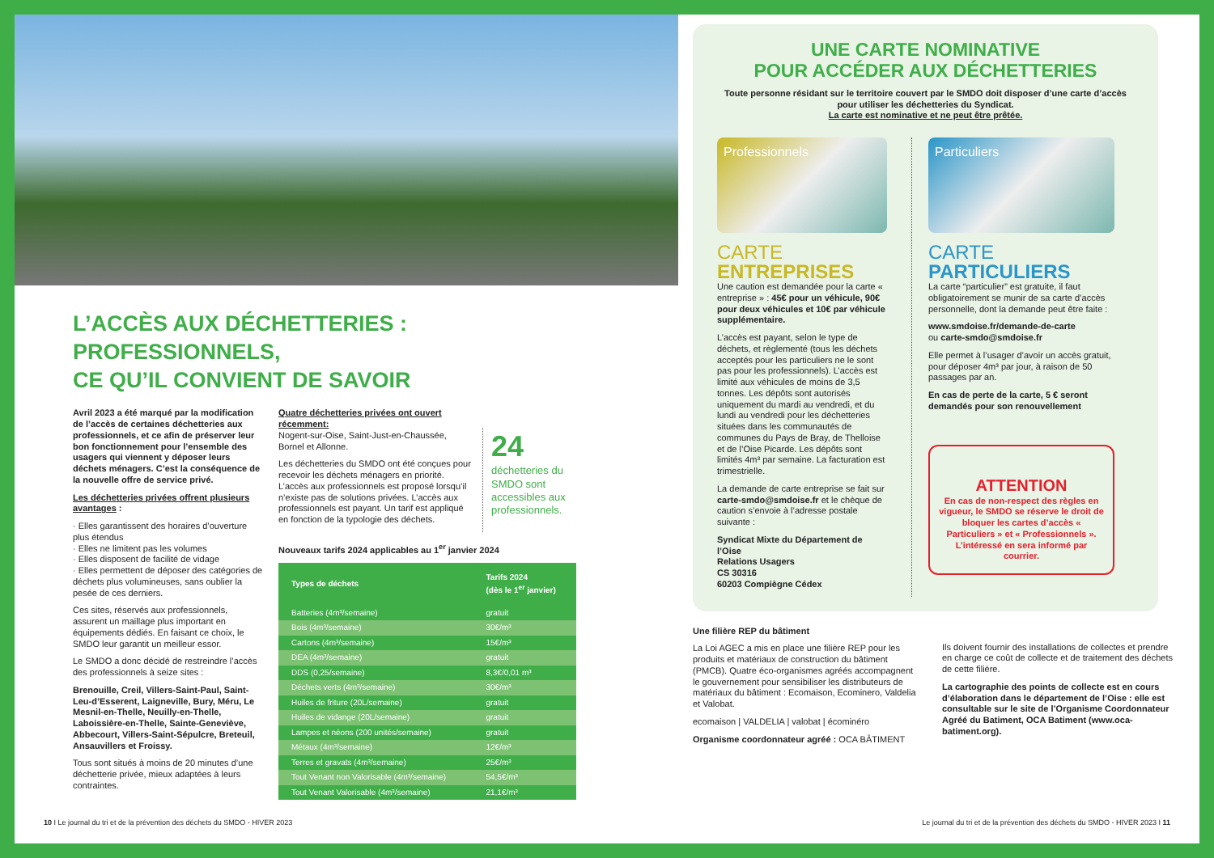L’ACCÈS AUX DÉCHETTERIES :
PROFESSIONNELS,
CE QU’IL CONVIENT DE SAVOIR
Avril 2023 a été marqué par la modification de l’accès de certaines déchetteries aux professionnels, et ce afin de préserver leur bon fonctionnement pour l’ensemble des usagers qui viennent y déposer leurs déchets ménagers. C’est la conséquence de la nouvelle offre de service privé.
Les déchetteries privées offrent plusieurs avantages :
· Elles garantissent des horaires d’ouverture plus étendus
· Elles ne limitent pas les volumes
· Elles disposent de facilité de vidage
· Elles permettent de déposer des catégories de déchets plus volumineuses, sans oublier la pesée de ces derniers.
Ces sites, réservés aux professionnels, assurent un maillage plus important en équipements dédiés. En faisant ce choix, le SMDO leur garantit un meilleur essor.
Le SMDO a donc décidé de restreindre l’accès des professionnels à seize sites :
Brenouille, Creil, Villers-Saint-Paul, Saint-Leu-d’Esserent, Laigneville, Bury, Méru, Le Mesnil-en-Thelle, Neuilly-en-Thelle, Laboissière-en-Thelle, Sainte-Geneviève, Abbecourt, Villers-Saint-Sépulcre, Breteuil, Ansauvillers et Froissy.
Tous sont situés à moins de 20 minutes d’une déchetterie privée, mieux adaptées à leurs contraintes.
Quatre déchetteries privées ont ouvert récemment:
Nogent-sur-Oise, Saint-Just-en-Chaussée, Bornel et Allonne.
Les déchetteries du SMDO ont été conçues pour recevoir les déchets ménagers en priorité. L’accès aux professionnels est proposé lorsqu’il n’existe pas de solutions privées. L’accès aux professionnels est payant. Un tarif est appliqué en fonction de la typologie des déchets.
24
déchetteries du SMDO sont accessibles aux professionnels.
Nouveaux tarifs 2024 applicables au 1<sup>er</sup> janvier 2024
| Types de déchets | Tarifs 2024 (dès le 1<sup>er</sup> janvier) |
| --- | --- |
| Batteries (4m³/semaine) | gratuit |
| Bois (4m³/semaine) | 30€/m³ |
| Cartons (4m³/semaine) | 15€/m³ |
| DEA (4m³/semaine) | gratuit |
| DDS (0,25/semaine) | 8,3€/0,01 m³ |
| Déchets verts (4m³/semaine) | 30€/m³ |
| Huiles de friture (20L/semaine) | gratuit |
| Huiles de vidange (20L/semaine) | gratuit |
| Lampes et néons (200 unités/semaine) | gratuit |
| Métaux (4m³/semaine) | 12€/m³ |
| Terres et gravats (4m³/semaine) | 25€/m³ |
| Tout Venant non Valorisable (4m³/semaine) | 54,5€/m³ |
| Tout Venant Valorisable (4m³/semaine) | 21,1€/m³ |
10 I Le journal du tri et de la prévention des déchets du SMDO - HIVER 2023
UNE CARTE NOMINATIVE
POUR ACCÉDER AUX DÉCHETTERIES
Toute personne résidant sur le territoire couvert par le SMDO doit disposer d’une carte d’accès pour utiliser les déchetteries du Syndicat.
La carte est nominative et ne peut être prêtée.
Professionnels
CARTE
ENTREPRISES
Une caution est demandée pour la carte « entreprise » : 45€ pour un véhicule, 90€ pour deux véhicules et 10€ par véhicule supplémentaire.
L’accès est payant, selon le type de déchets, et règlementé (tous les déchets acceptés pour les particuliers ne le sont pas pour les professionnels). L’accès est limité aux véhicules de moins de 3,5 tonnes. Les dépôts sont autorisés uniquement du mardi au vendredi, et du lundi au vendredi pour les déchetteries situées dans les communautés de communes du Pays de Bray, de Thelloise et de l’Oise Picarde. Les dépôts sont limités 4m³ par semaine. La facturation est trimestrielle.
La demande de carte entreprise se fait sur carte-smdo@smdoise.fr et le chèque de caution s’envoie à l’adresse postale suivante :
Syndicat Mixte du Département de l’Oise
Relations Usagers
CS 30316
60203 Compiègne Cédex
Particuliers
CARTE
PARTICULIERS
La carte “particulier” est gratuite, il faut obligatoirement se munir de sa carte d’accès personnelle, dont la demande peut être faite :
www.smdoise.fr/demande-de-carte
ou carte-smdo@smdoise.fr
Elle permet à l’usager d’avoir un accès gratuit, pour déposer 4m³ par jour, à raison de 50 passages par an.
En cas de perte de la carte, 5 € seront demandés pour son renouvellement
ATTENTION
En cas de non-respect des règles en vigueur, le SMDO se réserve le droit de bloquer les cartes d’accès « Particuliers » et « Professionnels ». L’intéressé en sera informé par courrier.
Une filière REP du bâtiment
La Loi AGEC a mis en place une filière REP pour les produits et matériaux de construction du bâtiment (PMCB). Quatre éco-organismes agréés accompagnent le gouvernement pour sensibiliser les distributeurs de matériaux du bâtiment : Ecomaison, Ecominero, Valdelia et Valobat.
ecomaison | VALDELIA | valobat | écominéro
Organisme coordonnateur agréé : OCA BÂTIMENT
Ils doivent fournir des installations de collectes et prendre en charge ce coût de collecte et de traitement des déchets de cette filière.
La cartographie des points de collecte est en cours d’élaboration dans le département de l’Oise : elle est consultable sur le site de l’Organisme Coordonnateur Agréé du Batiment, OCA Batiment (www.oca-batiment.org).
Le journal du tri et de la prévention des déchets du SMDO - HIVER 2023 I 11